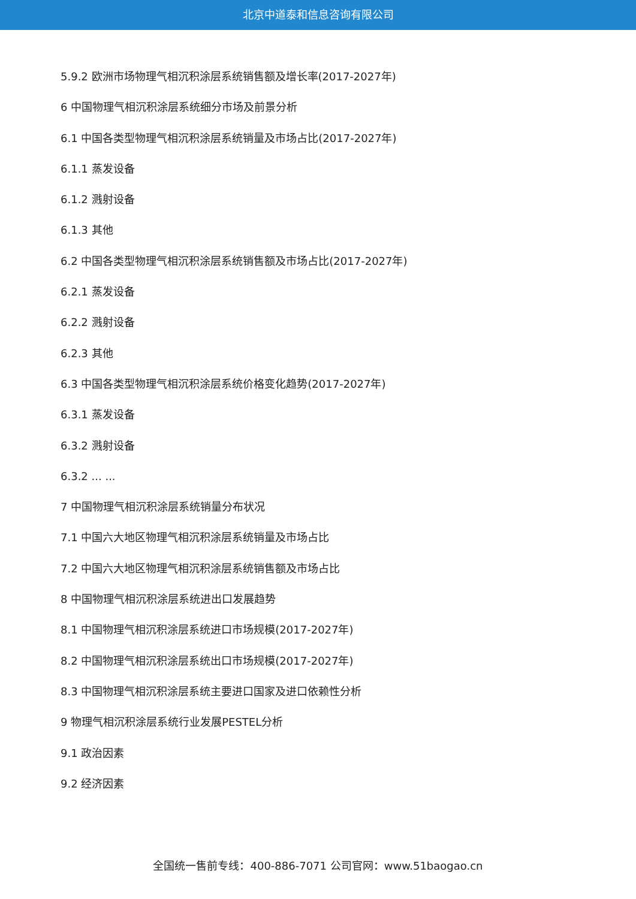北京中道泰和信息咨询有限公司
5.9.2 欧洲市场物理气相沉积涂层系统销售额及增长率(2017-2027年)
6 中国物理气相沉积涂层系统细分市场及前景分析
6.1 中国各类型物理气相沉积涂层系统销量及市场占比(2017-2027年)
6.1.1 蒸发设备
6.1.2 溅射设备
6.1.3 其他
6.2 中国各类型物理气相沉积涂层系统销售额及市场占比(2017-2027年)
6.2.1 蒸发设备
6.2.2 溅射设备
6.2.3 其他
6.3 中国各类型物理气相沉积涂层系统价格变化趋势(2017-2027年)
6.3.1 蒸发设备
6.3.2 溅射设备
6.3.2 ... ...
7 中国物理气相沉积涂层系统销量分布状况
7.1 中国六大地区物理气相沉积涂层系统销量及市场占比
7.2 中国六大地区物理气相沉积涂层系统销售额及市场占比
8 中国物理气相沉积涂层系统进出口发展趋势
8.1 中国物理气相沉积涂层系统进口市场规模(2017-2027年)
8.2 中国物理气相沉积涂层系统出口市场规模(2017-2027年)
8.3 中国物理气相沉积涂层系统主要进口国家及进口依赖性分析
9 物理气相沉积涂层系统行业发展PESTEL分析
9.1 政治因素
9.2 经济因素
全国统一售前专线：400-886-7071 公司官网：www.51baogao.cn